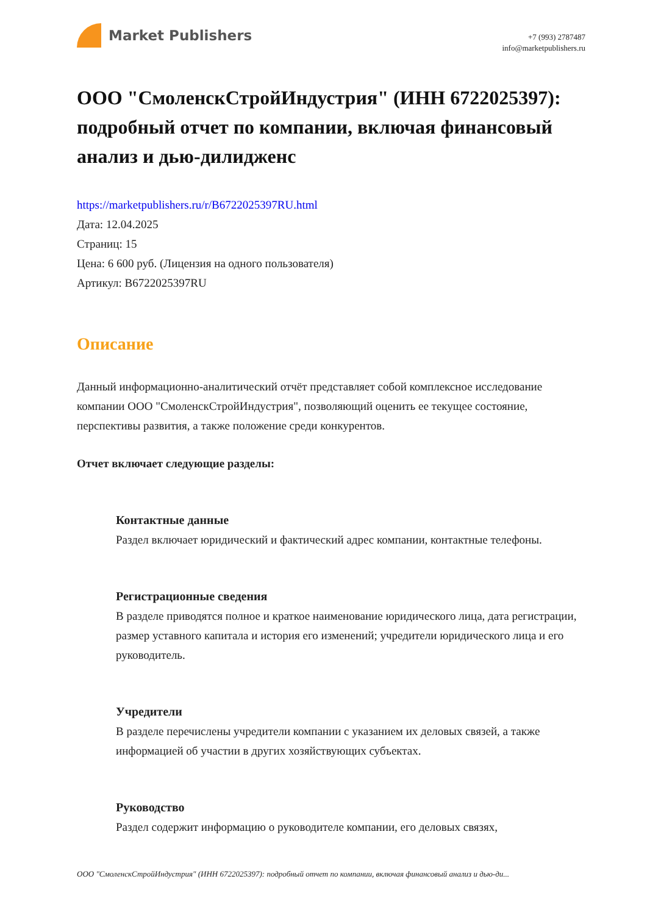Market Publishers
+7 (993) 2787487
info@marketpublishers.ru
ООО "СмоленскСтройИндустрия" (ИНН 6722025397): подробный отчет по компании, включая финансовый анализ и дью-дилидженс
https://marketpublishers.ru/r/B6722025397RU.html
Дата: 12.04.2025
Страниц: 15
Цена: 6 600 руб. (Лицензия на одного пользователя)
Артикул: B6722025397RU
Описание
Данный информационно-аналитический отчёт представляет собой комплексное исследование компании ООО "СмоленскСтройИндустрия", позволяющий оценить ее текущее состояние, перспективы развития, а также положение среди конкурентов.
Отчет включает следующие разделы:
Контактные данные
Раздел включает юридический и фактический адрес компании, контактные телефоны.
Регистрационные сведения
В разделе приводятся полное и краткое наименование юридического лица, дата регистрации, размер уставного капитала и история его изменений; учредители юридического лица и его руководитель.
Учредители
В разделе перечислены учредители компании с указанием их деловых связей, а также информацией об участии в других хозяйствующих субъектах.
Руководство
Раздел содержит информацию о руководителе компании, его деловых связях,
ООО "СмоленскСтройИндустрия" (ИНН 6722025397): подробный отчет по компании, включая финансовый анализ и дью-ди...